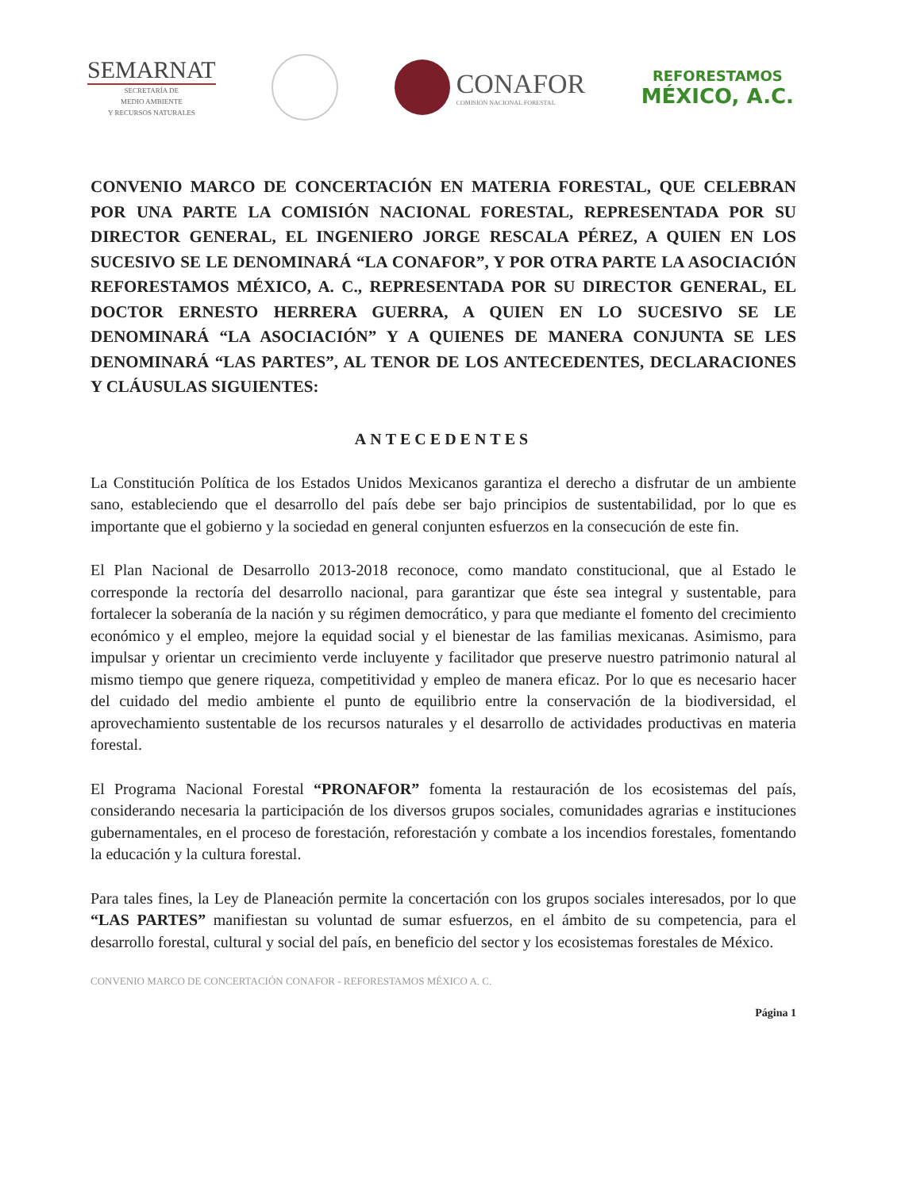SEMARNAT
SECRETARÍA DE
MEDIO AMBIENTE
Y RECURSOS NATURALES
CONAFOR
COMISIÓN NACIONAL FORESTAL
REFORESTAMOS
MÉXICO, A.C.
CONVENIO MARCO DE CONCERTACIÓN EN MATERIA FORESTAL, QUE CELEBRAN POR UNA PARTE LA COMISIÓN NACIONAL FORESTAL, REPRESENTADA POR SU DIRECTOR GENERAL, EL INGENIERO JORGE RESCALA PÉREZ, A QUIEN EN LOS SUCESIVO SE LE DENOMINARÁ “LA CONAFOR”, Y POR OTRA PARTE LA ASOCIACIÓN REFORESTAMOS MÉXICO, A. C., REPRESENTADA POR SU DIRECTOR GENERAL, EL DOCTOR ERNESTO HERRERA GUERRA, A QUIEN EN LO SUCESIVO SE LE DENOMINARÁ “LA ASOCIACIÓN” Y A QUIENES DE MANERA CONJUNTA SE LES DENOMINARÁ “LAS PARTES”, AL TENOR DE LOS ANTECEDENTES, DECLARACIONES Y CLÁUSULAS SIGUIENTES:
ANTECEDENTES
La Constitución Política de los Estados Unidos Mexicanos garantiza el derecho a disfrutar de un ambiente sano, estableciendo que el desarrollo del país debe ser bajo principios de sustentabilidad, por lo que es importante que el gobierno y la sociedad en general conjunten esfuerzos en la consecución de este fin.
El Plan Nacional de Desarrollo 2013-2018 reconoce, como mandato constitucional, que al Estado le corresponde la rectoría del desarrollo nacional, para garantizar que éste sea integral y sustentable, para fortalecer la soberanía de la nación y su régimen democrático, y para que mediante el fomento del crecimiento económico y el empleo, mejore la equidad social y el bienestar de las familias mexicanas. Asimismo, para impulsar y orientar un crecimiento verde incluyente y facilitador que preserve nuestro patrimonio natural al mismo tiempo que genere riqueza, competitividad y empleo de manera eficaz. Por lo que es necesario hacer del cuidado del medio ambiente el punto de equilibrio entre la conservación de la biodiversidad, el aprovechamiento sustentable de los recursos naturales y el desarrollo de actividades productivas en materia forestal.
El Programa Nacional Forestal “PRONAFOR” fomenta la restauración de los ecosistemas del país, considerando necesaria la participación de los diversos grupos sociales, comunidades agrarias e instituciones gubernamentales, en el proceso de forestación, reforestación y combate a los incendios forestales, fomentando la educación y la cultura forestal.
Para tales fines, la Ley de Planeación permite la concertación con los grupos sociales interesados, por lo que “LAS PARTES” manifiestan su voluntad de sumar esfuerzos, en el ámbito de su competencia, para el desarrollo forestal, cultural y social del país, en beneficio del sector y los ecosistemas forestales de México.
CONVENIO MARCO DE CONCERTACIÓN CONAFOR - REFORESTAMOS MÉXICO A. C.
Página 1